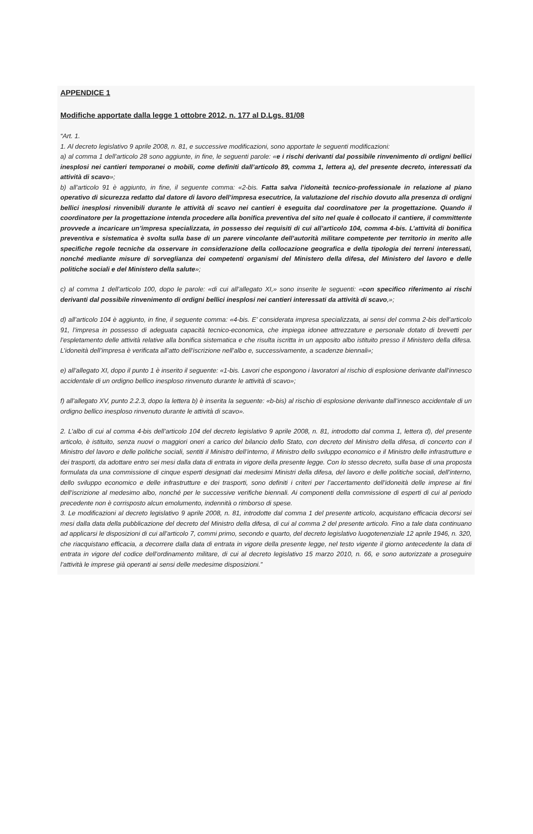APPENDICE 1
Modifiche apportate dalla legge 1 ottobre 2012, n. 177 al D.Lgs. 81/08
“Art. 1.
1. Al decreto legislativo 9 aprile 2008, n. 81, e successive modificazioni, sono apportate le seguenti modificazioni:
a) al comma 1 dell’articolo 28 sono aggiunte, in fine, le seguenti parole: «e i rischi derivanti dal possibile rinvenimento di ordigni bellici inesplosi nei cantieri temporanei o mobili, come definiti dall’articolo 89, comma 1, lettera a), del presente decreto, interessati da attività di scavo»;
b) all’articolo 91 è aggiunto, in fine, il seguente comma: «2-bis. Fatta salva l’idoneità tecnico-professionale in relazione al piano operativo di sicurezza redatto dal datore di lavoro dell’impresa esecutrice, la valutazione del rischio dovuto alla presenza di ordigni bellici inesplosi rinvenibili durante le attività di scavo nei cantieri è eseguita dal coordinatore per la progettazione. Quando il coordinatore per la progettazione intenda procedere alla bonifica preventiva del sito nel quale è collocato il cantiere, il committente provvede a incaricare un’impresa specializzata, in possesso dei requisiti di cui all’articolo 104, comma 4-bis. L’attività di bonifica preventiva e sistematica è svolta sulla base di un parere vincolante dell’autorità militare competente per territorio in merito alle specifiche regole tecniche da osservare in considerazione della collocazione geografica e della tipologia dei terreni interessati, nonché mediante misure di sorveglianza dei competenti organismi del Ministero della difesa, del Ministero del lavoro e delle politiche sociali e del Ministero della salute»;
c) al comma 1 dell’articolo 100, dopo le parole: «di cui all’allegato XI,» sono inserite le seguenti: «con specifico riferimento ai rischi derivanti dal possibile rinvenimento di ordigni bellici inesplosi nei cantieri interessati da attività di scavo,»;
d) all’articolo 104 è aggiunto, in fine, il seguente comma: «4-bis. E’ considerata impresa specializzata, ai sensi del comma 2-bis dell’articolo 91, l’impresa in possesso di adeguata capacità tecnico-economica, che impiega idonee attrezzature e personale dotato di brevetti per l’espletamento delle attività relative alla bonifica sistematica e che risulta iscritta in un apposito albo istituito presso il Ministero della difesa. L’idoneità dell’impresa è verificata all’atto dell’iscrizione nell’albo e, successivamente, a scadenze biennali»;
e) all’allegato XI, dopo il punto 1 è inserito il seguente: «1-bis. Lavori che espongono i lavoratori al rischio di esplosione derivante dall’innesco accidentale di un ordigno bellico inesploso rinvenuto durante le attività di scavo»;
f) all’allegato XV, punto 2.2.3, dopo la lettera b) è inserita la seguente: «b-bis) al rischio di esplosione derivante dall’innesco accidentale di un ordigno bellico inesploso rinvenuto durante le attività di scavo».
2. L’albo di cui al comma 4-bis dell’articolo 104 del decreto legislativo 9 aprile 2008, n. 81, introdotto dal comma 1, lettera d), del presente articolo, è istituito, senza nuovi o maggiori oneri a carico del bilancio dello Stato, con decreto del Ministro della difesa, di concerto con il Ministro del lavoro e delle politiche sociali, sentiti il Ministro dell’interno, il Ministro dello sviluppo economico e il Ministro delle infrastrutture e dei trasporti, da adottare entro sei mesi dalla data di entrata in vigore della presente legge. Con lo stesso decreto, sulla base di una proposta formulata da una commissione di cinque esperti designati dai medesimi Ministri della difesa, del lavoro e delle politiche sociali, dell’interno, dello sviluppo economico e delle infrastrutture e dei trasporti, sono definiti i criteri per l’accertamento dell’idoneità delle imprese ai fini dell’iscrizione al medesimo albo, nonché per le successive verifiche biennali. Ai componenti della commissione di esperti di cui al periodo precedente non è corrisposto alcun emolumento, indennità o rimborso di spese.
3. Le modificazioni al decreto legislativo 9 aprile 2008, n. 81, introdotte dal comma 1 del presente articolo, acquistano efficacia decorsi sei mesi dalla data della pubblicazione del decreto del Ministro della difesa, di cui al comma 2 del presente articolo. Fino a tale data continuano ad applicarsi le disposizioni di cui all’articolo 7, commi primo, secondo e quarto, del decreto legislativo luogotenenziale 12 aprile 1946, n. 320, che riacquistano efficacia, a decorrere dalla data di entrata in vigore della presente legge, nel testo vigente il giorno antecedente la data di entrata in vigore del codice dell’ordinamento militare, di cui al decreto legislativo 15 marzo 2010, n. 66, e sono autorizzate a proseguire l’attività le imprese già operanti ai sensi delle medesime disposizioni.”